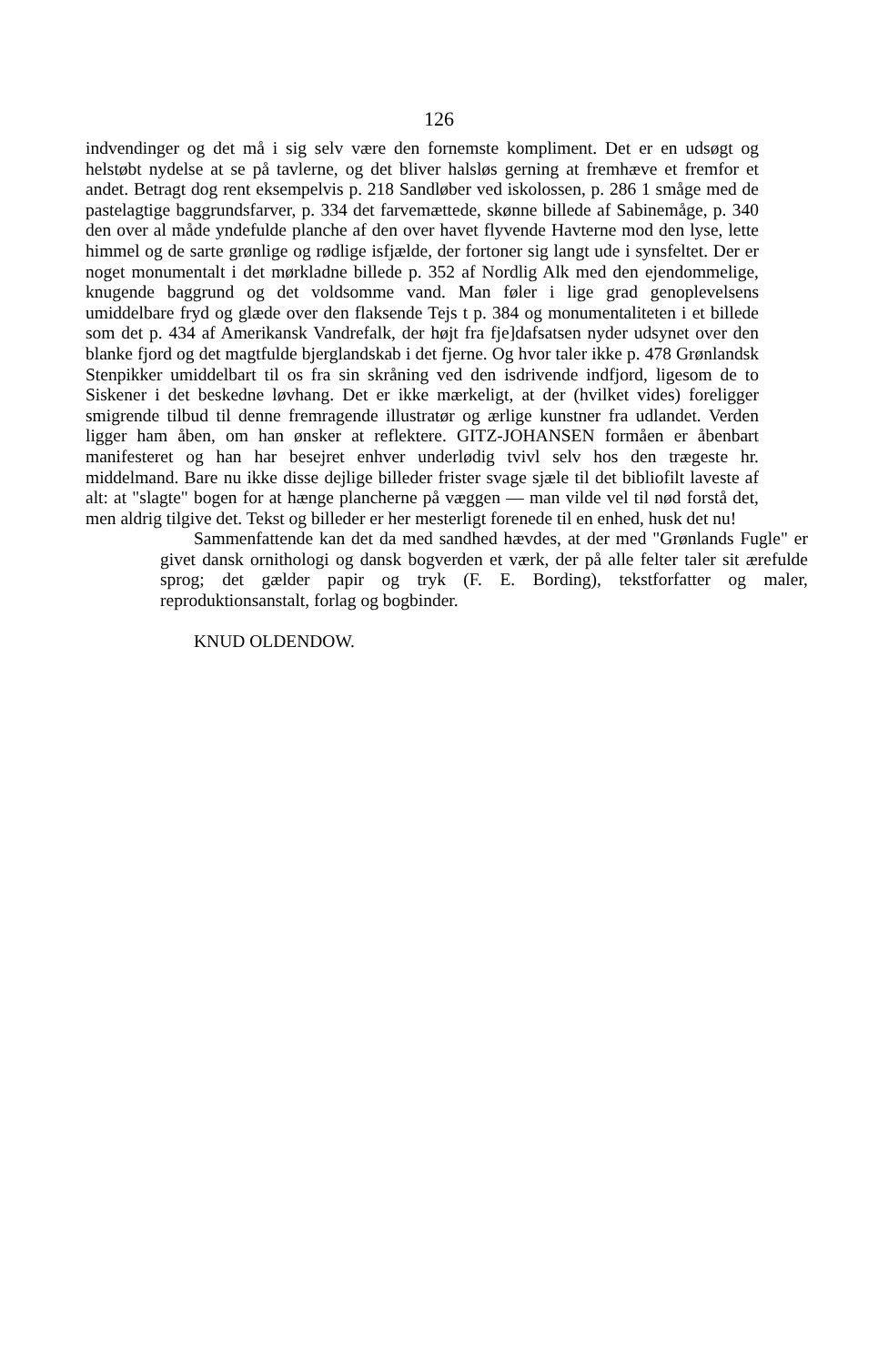126
indvendinger og det må i sig selv være den fornemste kompliment. Det er en udsøgt og helstøbt nydelse at se på tavlerne, og det bliver halsløs gerning at fremhæve et fremfor et andet. Betragt dog rent eksempelvis p. 218 Sandløber ved iskolossen, p. 286 1 småge med de pastelagtige baggrundsfarver, p. 334 det farvemættede, skønne billede af Sabinemåge, p. 340 den over al måde yndefulde planche af den over havet flyvende Havterne mod den lyse, lette himmel og de sarte grønlige og rødlige isfjælde, der fortoner sig langt ude i synsfeltet. Der er noget monumentalt i det mørkladne billede p. 352 af Nordlig Alk med den ejendommelige, knugende baggrund og det voldsomme vand. Man føler i lige grad genoplevelsens umiddelbare fryd og glæde over den flaksende Tejs t p. 384 og monumentaliteten i et billede som det p. 434 af Amerikansk Vandrefalk, der højt fra fje]dafsatsen nyder udsynet over den blanke fjord og det magtfulde bjerglandskab i det fjerne. Og hvor taler ikke p. 478 Grønlandsk Stenpikker umiddelbart til os fra sin skråning ved den isdrivende indfjord, ligesom de to Siskener i det beskedne løvhang. Det er ikke mærkeligt, at der (hvilket vides) foreligger smigrende tilbud til denne fremragende illustratør og ærlige kunstner fra udlandet. Verden ligger ham åben, om han ønsker at reflektere. GITZ-JOHANSEN formåen er åbenbart manifesteret og han har besejret enhver underlødig tvivl selv hos den trægeste hr. middelmand. Bare nu ikke disse dejlige billeder frister svage sjæle til det bibliofilt laveste af alt: at "slagte" bogen for at hænge plancherne på væggen — man vilde vel til nød forstå det, men aldrig tilgive det. Tekst og billeder er her mesterligt forenede til en enhed, husk det nu!
Sammenfattende kan det da med sandhed hævdes, at der med "Grønlands Fugle" er givet dansk ornithologi og dansk bogverden et værk, der på alle felter taler sit ærefulde sprog; det gælder papir og tryk (F. E. Bording), tekstforfatter og maler, reproduktionsanstalt, forlag og bogbinder.
KNUD OLDENDOW.